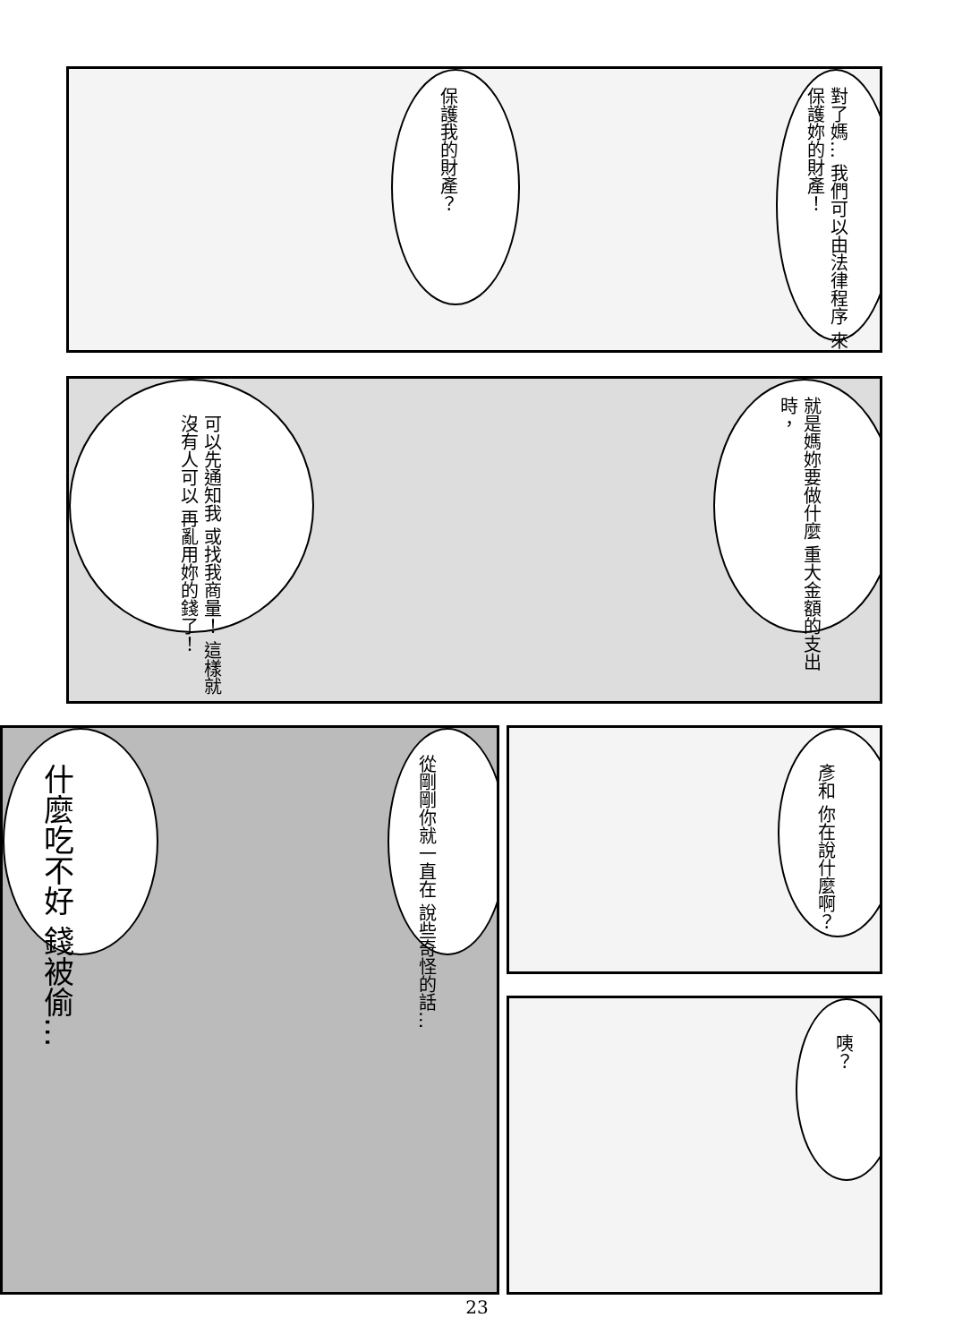保護我的財產？
對了媽… 我們可以由法律程序 來保護妳的財產！
可以先通知我 或找我商量！ 這樣就沒有人可以 再亂用妳的錢了！
就是媽妳要做什麼 重大金額的支出時，
什麼吃不好 錢被偷…
從剛剛你就一直在 說些奇怪的話…
彥和 你在說什麼啊？
咦？
23